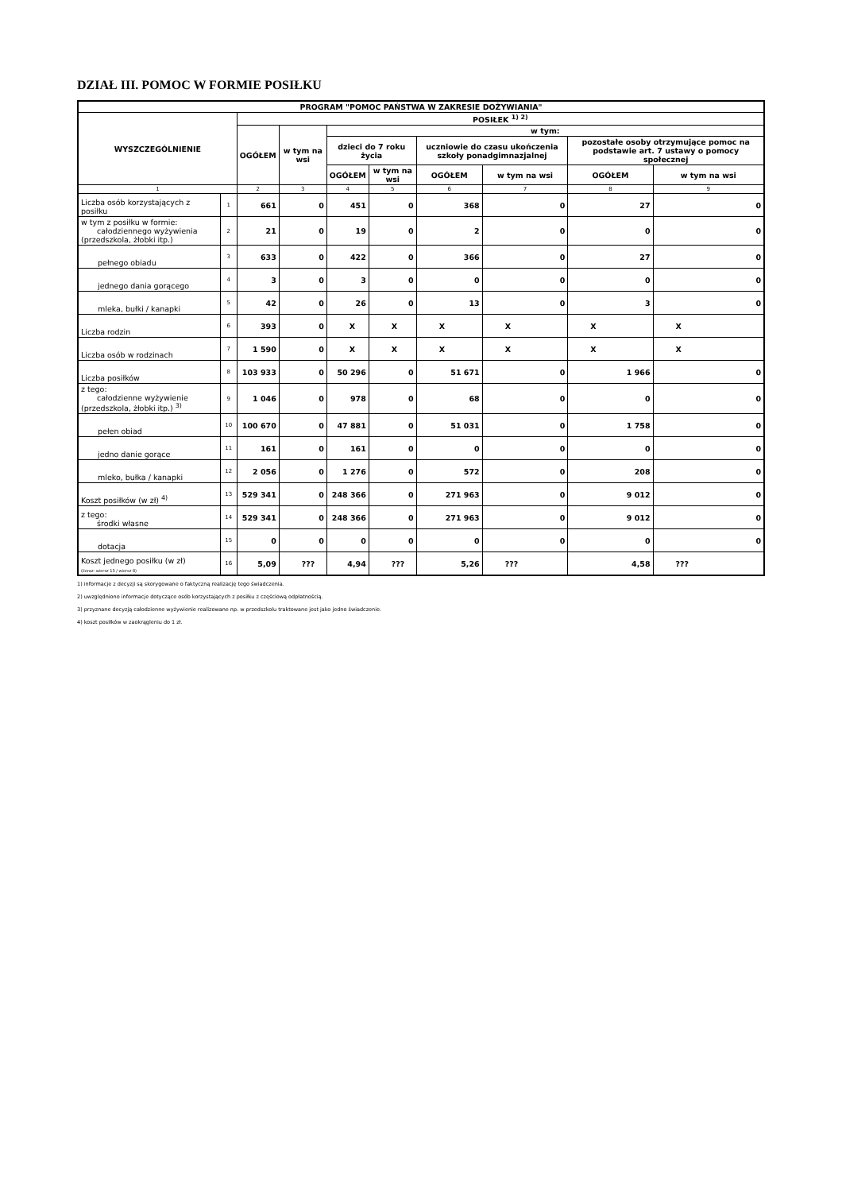DZIAŁ III. POMOC W FORMIE POSIŁKU
| PROGRAM "POMOC PAŃSTWA W ZAKRESIE DOŻYWIANIA" | | | | | | | | | |
| --- | --- | --- | --- | --- | --- | --- | --- | --- | --- |
| WYSZCZEGÓLNIENIE | | POSIŁEK <sup>1) 2)</sup> | | | | | | | |
| | | OGÓŁEM | w tym na wsi | w tym: | | | | | |
| | | | | dzieci do 7 roku życia | | uczniowie do czasu ukończenia szkoły ponadgimnazjalnej | | pozostałe osoby otrzymujące pomoc na podstawie art. 7 ustawy o pomocy społecznej | |
| | | | | OGÓŁEM | w tym na wsi | OGÓŁEM | w tym na wsi | OGÓŁEM | w tym na wsi |
| 1 | | 2 | 3 | 4 | 5 | 6 | 7 | 8 | 9 |
| Liczba osób korzystających z posiłku | 1 | 661 | 0 | 451 | 0 | 368 | 0 | 27 | 0 |
| w tym z posiłku w formie: całodziennego wyżywienia (przedszkola, żłobki itp.) | 2 | 21 | 0 | 19 | 0 | 2 | 0 | 0 | 0 |
| pełnego obiadu | 3 | 633 | 0 | 422 | 0 | 366 | 0 | 27 | 0 |
| jednego dania gorącego | 4 | 3 | 0 | 3 | 0 | 0 | 0 | 0 | 0 |
| mleka, bułki / kanapki | 5 | 42 | 0 | 26 | 0 | 13 | 0 | 3 | 0 |
| Liczba rodzin | 6 | 393 | 0 | X | X | X | X | X | X |
| Liczba osób w rodzinach | 7 | 1 590 | 0 | X | X | X | X | X | X |
| Liczba posiłków | 8 | 103 933 | 0 | 50 296 | 0 | 51 671 | 0 | 1 966 | 0 |
| z tego: całodzienne wyżywienie (przedszkola, żłobki itp.) <sup>3)</sup> | 9 | 1 046 | 0 | 978 | 0 | 68 | 0 | 0 | 0 |
| pełen obiad | 10 | 100 670 | 0 | 47 881 | 0 | 51 031 | 0 | 1 758 | 0 |
| jedno danie gorące | 11 | 161 | 0 | 161 | 0 | 0 | 0 | 0 | 0 |
| mleko, bułka / kanapki | 12 | 2 056 | 0 | 1 276 | 0 | 572 | 0 | 208 | 0 |
| Koszt posiłków (w zł) <sup>4)</sup> | 13 | 529 341 | 0 | 248 366 | 0 | 271 963 | 0 | 9 012 | 0 |
| z tego: środki własne | 14 | 529 341 | 0 | 248 366 | 0 | 271 963 | 0 | 9 012 | 0 |
| dotacja | 15 | 0 | 0 | 0 | 0 | 0 | 0 | 0 | 0 |
| Koszt jednego posiłku (w zł) (iloraz: wiersz 13 / wiersz 8) | 16 | 5,09 | ??? | 4,94 | ??? | 5,26 | ??? | 4,58 | ??? |
1) informacje z decyzji są skorygowane o faktyczną realizację tego świadczenia.
2) uwzględniono informacje dotyczące osób korzystających z posiłku z częściową odpłatnością.
3) przyznane decyzją całodzienne wyżywienie realizowane np. w przedszkolu traktowane jest jako jedno świadczenie.
4) koszt posiłków w zaokrągleniu do 1 zł.